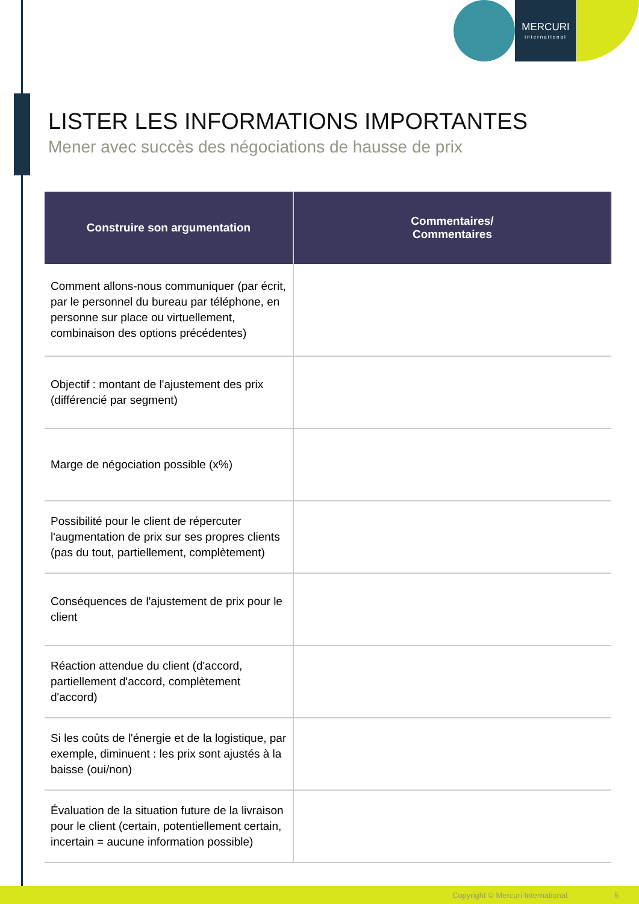MERCURI
international
LISTER LES INFORMATIONS IMPORTANTES
Mener avec succès des négociations de hausse de prix
| Construire son argumentation | Commentaires/ Commentaires |
| --- | --- |
| Comment allons-nous communiquer (par écrit, par le personnel du bureau par téléphone, en personne sur place ou virtuellement, combinaison des options précédentes) | |
| Objectif : montant de l'ajustement des prix (différencié par segment) | |
| Marge de négociation possible (x%) | |
| Possibilité pour le client de répercuter l'augmentation de prix sur ses propres clients (pas du tout, partiellement, complètement) | |
| Conséquences de l'ajustement de prix pour le client | |
| Réaction attendue du client (d'accord, partiellement d'accord, complètement d'accord) | |
| Si les coûts de l'énergie et de la logistique, par exemple, diminuent : les prix sont ajustés à la baisse (oui/non) | |
| Évaluation de la situation future de la livraison pour le client (certain, potentiellement certain, incertain = aucune information possible) | |
Copyright © Mercuri International 5